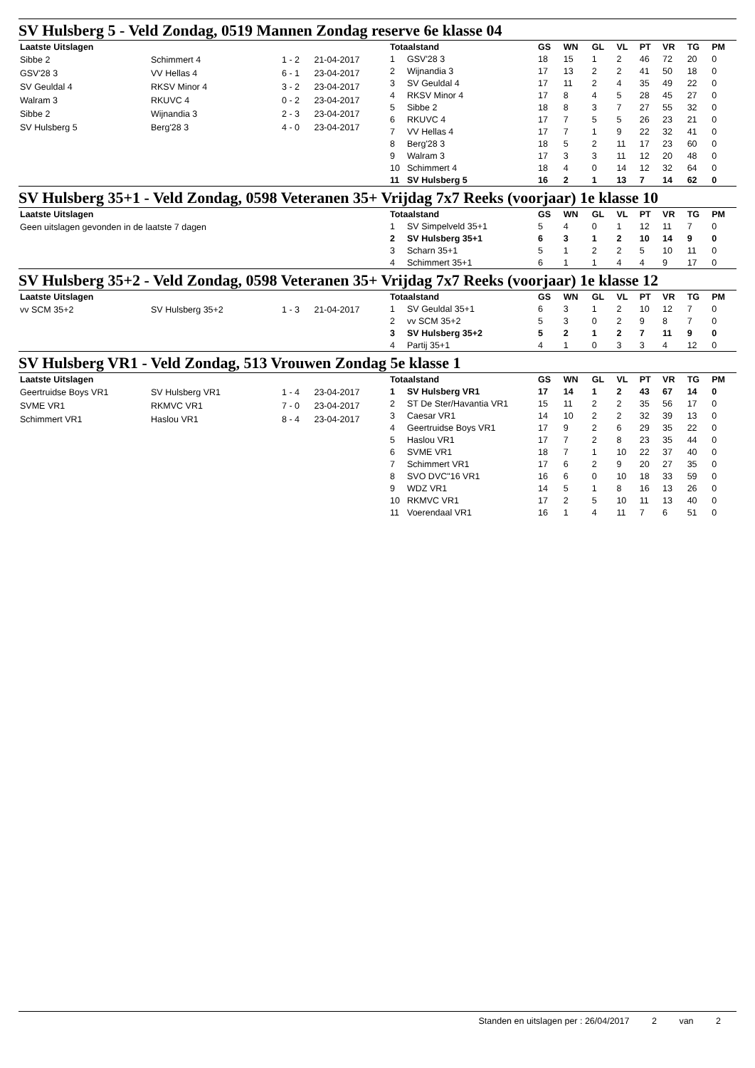SV Hulsberg 5 - Veld Zondag, 0519 Mannen Zondag reserve 6e klasse 04
| Laatste Uitslagen | | | |
| --- | --- | --- | --- |
| Sibbe 2 | Schimmert 4 | 1 - 2 | 21-04-2017 |
| GSV'28 3 | VV Hellas 4 | 6 - 1 | 23-04-2017 |
| SV Geuldal 4 | RKSV Minor 4 | 3 - 2 | 23-04-2017 |
| Walram 3 | RKUVC 4 | 0 - 2 | 23-04-2017 |
| Sibbe 2 | Wijnandia 3 | 2 - 3 | 23-04-2017 |
| SV Hulsberg 5 | Berg'28 3 | 4 - 0 | 23-04-2017 |
| Totaalstand | | GS | WN | GL | VL | PT | VR | TG | PM |
| --- | --- | --- | --- | --- | --- | --- | --- | --- | --- |
| 1 | GSV'28 3 | 18 | 15 | 1 | 2 | 46 | 72 | 20 | 0 |
| 2 | Wijnandia 3 | 17 | 13 | 2 | 2 | 41 | 50 | 18 | 0 |
| 3 | SV Geuldal 4 | 17 | 11 | 2 | 4 | 35 | 49 | 22 | 0 |
| 4 | RKSV Minor 4 | 17 | 8 | 4 | 5 | 28 | 45 | 27 | 0 |
| 5 | Sibbe 2 | 18 | 8 | 3 | 7 | 27 | 55 | 32 | 0 |
| 6 | RKUVC 4 | 17 | 7 | 5 | 5 | 26 | 23 | 21 | 0 |
| 7 | VV Hellas 4 | 17 | 7 | 1 | 9 | 22 | 32 | 41 | 0 |
| 8 | Berg'28 3 | 18 | 5 | 2 | 11 | 17 | 23 | 60 | 0 |
| 9 | Walram 3 | 17 | 3 | 3 | 11 | 12 | 20 | 48 | 0 |
| 10 | Schimmert 4 | 18 | 4 | 0 | 14 | 12 | 32 | 64 | 0 |
| 11 | SV Hulsberg 5 | 16 | 2 | 1 | 13 | 7 | 14 | 62 | 0 |
SV Hulsberg 35+1 - Veld Zondag, 0598 Veteranen 35+ Vrijdag 7x7 Reeks (voorjaar) 1e klasse 10
| Laatste Uitslagen |
| --- |
| Geen uitslagen gevonden in de laatste 7 dagen |
| Totaalstand | | GS | WN | GL | VL | PT | VR | TG | PM |
| --- | --- | --- | --- | --- | --- | --- | --- | --- | --- |
| 1 | SV Simpelveld 35+1 | 5 | 4 | 0 | 1 | 12 | 11 | 7 | 0 |
| 2 | SV Hulsberg 35+1 | 6 | 3 | 1 | 2 | 10 | 14 | 9 | 0 |
| 3 | Scharn 35+1 | 5 | 1 | 2 | 2 | 5 | 10 | 11 | 0 |
| 4 | Schimmert 35+1 | 6 | 1 | 1 | 4 | 4 | 9 | 17 | 0 |
SV Hulsberg 35+2 - Veld Zondag, 0598 Veteranen 35+ Vrijdag 7x7 Reeks (voorjaar) 1e klasse 12
| Laatste Uitslagen | | | |
| --- | --- | --- | --- |
| vv SCM 35+2 | SV Hulsberg 35+2 | 1 - 3 | 21-04-2017 |
| Totaalstand | | GS | WN | GL | VL | PT | VR | TG | PM |
| --- | --- | --- | --- | --- | --- | --- | --- | --- | --- |
| 1 | SV Geuldal 35+1 | 6 | 3 | 1 | 2 | 10 | 12 | 7 | 0 |
| 2 | vv SCM 35+2 | 5 | 3 | 0 | 2 | 9 | 8 | 7 | 0 |
| 3 | SV Hulsberg 35+2 | 5 | 2 | 1 | 2 | 7 | 11 | 9 | 0 |
| 4 | Partij 35+1 | 4 | 1 | 0 | 3 | 3 | 4 | 12 | 0 |
SV Hulsberg VR1 - Veld Zondag, 513 Vrouwen Zondag 5e klasse 1
| Laatste Uitslagen | | | |
| --- | --- | --- | --- |
| Geertruidse Boys VR1 | SV Hulsberg VR1 | 1 - 4 | 23-04-2017 |
| SVME VR1 | RKMVC VR1 | 7 - 0 | 23-04-2017 |
| Schimmert VR1 | Haslou VR1 | 8 - 4 | 23-04-2017 |
| Totaalstand | | GS | WN | GL | VL | PT | VR | TG | PM |
| --- | --- | --- | --- | --- | --- | --- | --- | --- | --- |
| 1 | SV Hulsberg VR1 | 17 | 14 | 1 | 2 | 43 | 67 | 14 | 0 |
| 2 | ST De Ster/Havantia VR1 | 15 | 11 | 2 | 2 | 35 | 56 | 17 | 0 |
| 3 | Caesar VR1 | 14 | 10 | 2 | 2 | 32 | 39 | 13 | 0 |
| 4 | Geertruidse Boys VR1 | 17 | 9 | 2 | 6 | 29 | 35 | 22 | 0 |
| 5 | Haslou VR1 | 17 | 7 | 2 | 8 | 23 | 35 | 44 | 0 |
| 6 | SVME VR1 | 18 | 7 | 1 | 10 | 22 | 37 | 40 | 0 |
| 7 | Schimmert VR1 | 17 | 6 | 2 | 9 | 20 | 27 | 35 | 0 |
| 8 | SVO DVC"16 VR1 | 16 | 6 | 0 | 10 | 18 | 33 | 59 | 0 |
| 9 | WDZ VR1 | 14 | 5 | 1 | 8 | 16 | 13 | 26 | 0 |
| 10 | RKMVC VR1 | 17 | 2 | 5 | 10 | 11 | 13 | 40 | 0 |
| 11 | Voerendaal VR1 | 16 | 1 | 4 | 11 | 7 | 6 | 51 | 0 |
Standen en uitslagen per : 26/04/2017 2 van 2